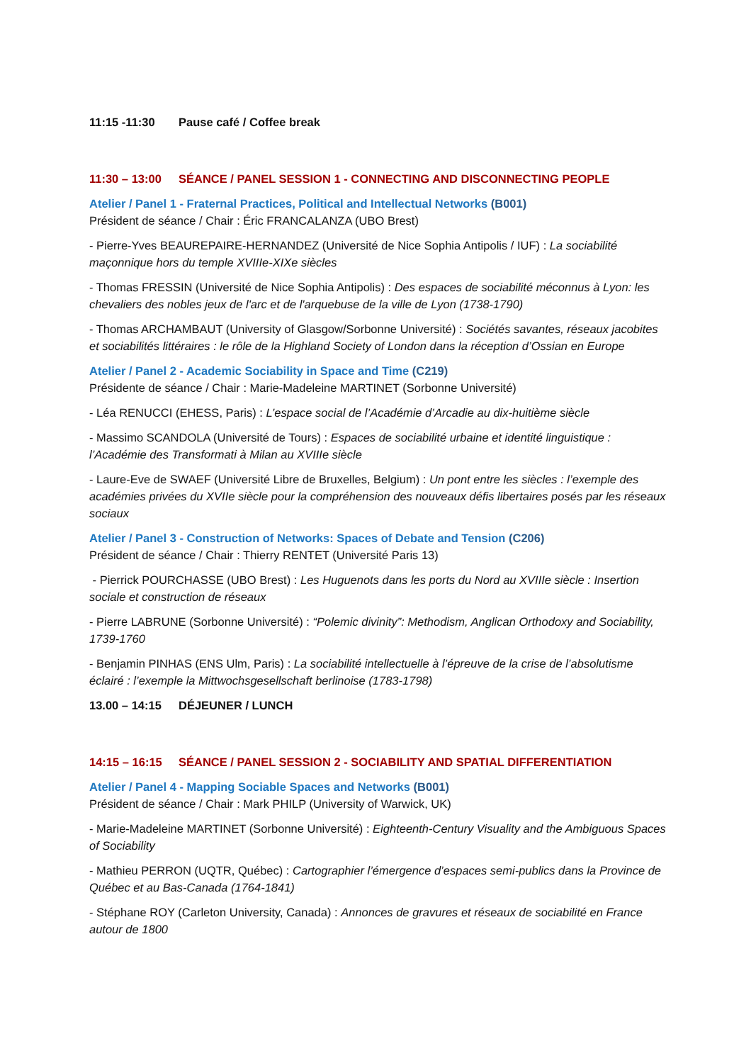11:15 -11:30 Pause café / Coffee break
11:30 – 13:00 SÉANCE / PANEL SESSION 1 - CONNECTING AND DISCONNECTING PEOPLE
Atelier / Panel 1 - Fraternal Practices, Political and Intellectual Networks (B001)
Président de séance / Chair : Éric FRANCALANZA (UBO Brest)
- Pierre-Yves BEAUREPAIRE-HERNANDEZ (Université de Nice Sophia Antipolis / IUF) : La sociabilité maçonnique hors du temple XVIIIe-XIXe siècles
- Thomas FRESSIN (Université de Nice Sophia Antipolis) : Des espaces de sociabilité méconnus à Lyon: les chevaliers des nobles jeux de l'arc et de l'arquebuse de la ville de Lyon (1738-1790)
- Thomas ARCHAMBAUT (University of Glasgow/Sorbonne Université) : Sociétés savantes, réseaux jacobites et sociabilités littéraires : le rôle de la Highland Society of London dans la réception d’Ossian en Europe
Atelier / Panel 2 - Academic Sociability in Space and Time (C219)
Présidente de séance / Chair : Marie-Madeleine MARTINET (Sorbonne Université)
- Léa RENUCCI (EHESS, Paris) : L’espace social de l’Académie d’Arcadie au dix-huitième siècle
- Massimo SCANDOLA (Université de Tours) : Espaces de sociabilité urbaine et identité linguistique : l’Académie des Transformati à Milan au XVIIIe siècle
- Laure-Eve de SWAEF (Université Libre de Bruxelles, Belgium) : Un pont entre les siècles : l’exemple des académies privées du XVIIe siècle pour la compréhension des nouveaux défis libertaires posés par les réseaux sociaux
Atelier / Panel 3 - Construction of Networks: Spaces of Debate and Tension (C206)
Président de séance / Chair : Thierry RENTET (Université Paris 13)
- Pierrick POURCHASSE (UBO Brest) : Les Huguenots dans les ports du Nord au XVIIIe siècle : Insertion sociale et construction de réseaux
- Pierre LABRUNE (Sorbonne Université) : “Polemic divinity”: Methodism, Anglican Orthodoxy and Sociability, 1739-1760
- Benjamin PINHAS (ENS Ulm, Paris) : La sociabilité intellectuelle à l’épreuve de la crise de l’absolutisme éclairé : l’exemple la Mittwochsgesellschaft berlinoise (1783-1798)
13.00 – 14:15 DÉJEUNER / LUNCH
14:15 – 16:15 SÉANCE / PANEL SESSION 2 - SOCIABILITY AND SPATIAL DIFFERENTIATION
Atelier / Panel 4 - Mapping Sociable Spaces and Networks (B001)
Président de séance / Chair : Mark PHILP (University of Warwick, UK)
- Marie-Madeleine MARTINET (Sorbonne Université) : Eighteenth-Century Visuality and the Ambiguous Spaces of Sociability
- Mathieu PERRON (UQTR, Québec) : Cartographier l’émergence d’espaces semi-publics dans la Province de Québec et au Bas-Canada (1764-1841)
- Stéphane ROY (Carleton University, Canada) : Annonces de gravures et réseaux de sociabilité en France autour de 1800